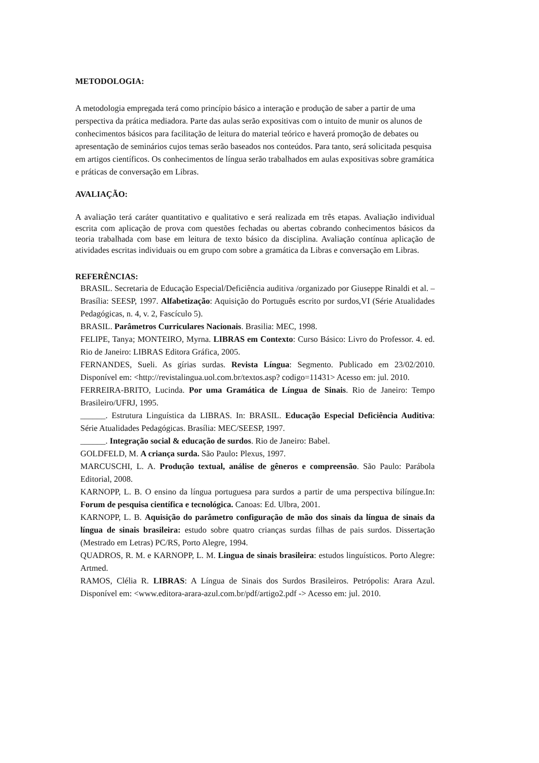METODOLOGIA:
A metodologia empregada terá como princípio básico a interação e produção de saber a partir de uma perspectiva da prática mediadora. Parte das aulas serão expositivas com o intuito de munir os alunos de conhecimentos básicos para facilitação de leitura do material teórico e haverá promoção de debates ou apresentação de seminários cujos temas serão baseados nos conteúdos. Para tanto, será solicitada pesquisa em artigos científicos. Os conhecimentos de língua serão trabalhados em aulas expositivas sobre gramática e práticas de conversação em Libras.
AVALIAÇÃO:
A avaliação terá caráter quantitativo e qualitativo e será realizada em três etapas. Avaliação individual escrita com aplicação de prova com questões fechadas ou abertas cobrando conhecimentos básicos da teoria trabalhada com base em leitura de texto básico da disciplina. Avaliação contínua aplicação de atividades escritas individuais ou em grupo com sobre a gramática da Libras e conversação em Libras.
REFERÊNCIAS:
BRASIL. Secretaria de Educação Especial/Deficiência auditiva /organizado por Giuseppe Rinaldi et al. – Brasília: SEESP, 1997. Alfabetização: Aquisição do Português escrito por surdos,VI (Série Atualidades Pedagógicas, n. 4, v. 2, Fascículo 5).
BRASIL. Parâmetros Curriculares Nacionais. Brasilia: MEC, 1998.
FELIPE, Tanya; MONTEIRO, Myrna. LIBRAS em Contexto: Curso Básico: Livro do Professor. 4. ed. Rio de Janeiro: LIBRAS Editora Gráfica, 2005.
FERNANDES, Sueli. As gírias surdas. Revista Língua: Segmento. Publicado em 23/02/2010. Disponível em: <http://revistalingua.uol.com.br/textos.asp? codigo=11431> Acesso em: jul. 2010.
FERREIRA-BRITO, Lucinda. Por uma Gramática de Língua de Sinais. Rio de Janeiro: Tempo Brasileiro/UFRJ, 1995.
______. Estrutura Linguística da LIBRAS. In: BRASIL. Educação Especial Deficiência Auditiva: Série Atualidades Pedagógicas. Brasília: MEC/SEESP, 1997.
______. Integração social & educação de surdos. Rio de Janeiro: Babel.
GOLDFELD, M. A criança surda. São Paulo: Plexus, 1997.
MARCUSCHI, L. A. Produção textual, análise de gêneros e compreensão. São Paulo: Parábola Editorial, 2008.
KARNOPP, L. B. O ensino da língua portuguesa para surdos a partir de uma perspectiva bilíngue.In: Forum de pesquisa científica e tecnológica. Canoas: Ed. Ulbra, 2001.
KARNOPP, L. B. Aquisição do parâmetro configuração de mão dos sinais da língua de sinais da língua de sinais brasileira: estudo sobre quatro crianças surdas filhas de pais surdos. Dissertação (Mestrado em Letras) PC/RS, Porto Alegre, 1994.
QUADROS, R. M. e KARNOPP, L. M. Lingua de sinais brasileira: estudos linguísticos. Porto Alegre: Artmed.
RAMOS, Clélia R. LIBRAS: A Língua de Sinais dos Surdos Brasileiros. Petrópolis: Arara Azul. Disponível em: <www.editora-arara-azul.com.br/pdf/artigo2.pdf -> Acesso em: jul. 2010.